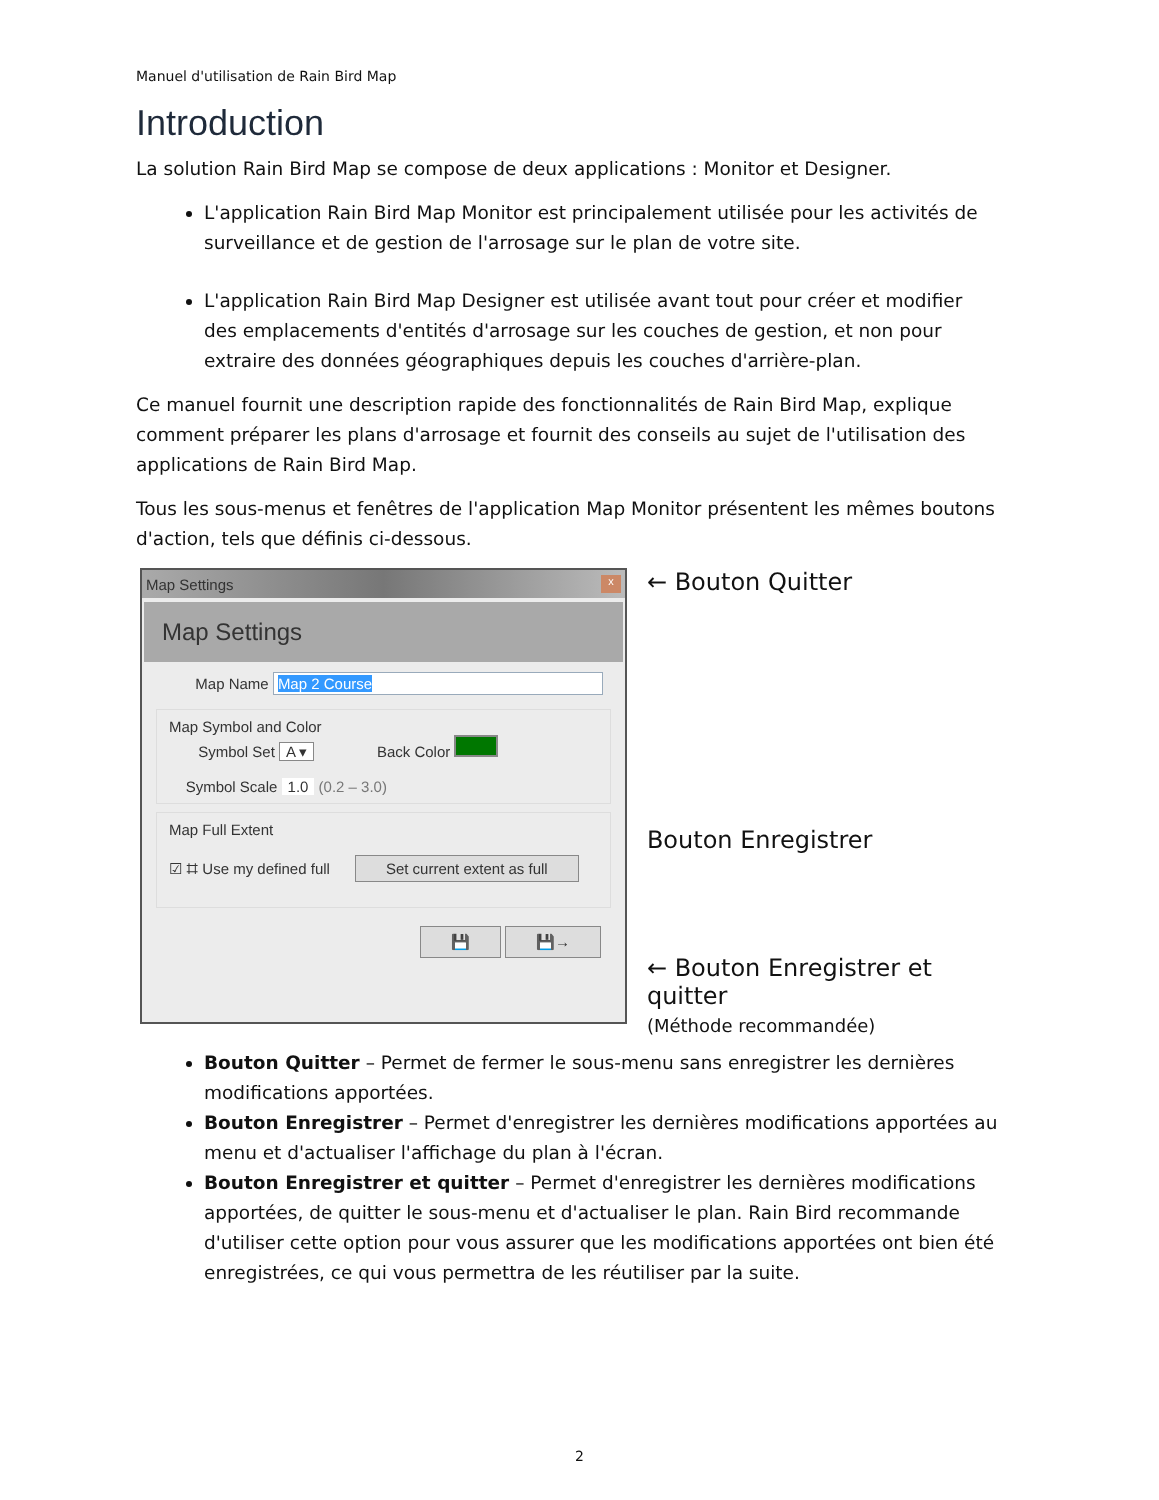Manuel d'utilisation de Rain Bird Map
Introduction
La solution Rain Bird Map se compose de deux applications : Monitor et Designer.
L'application Rain Bird Map Monitor est principalement utilisée pour les activités de surveillance et de gestion de l'arrosage sur le plan de votre site.
L'application Rain Bird Map Designer est utilisée avant tout pour créer et modifier des emplacements d'entités d'arrosage sur les couches de gestion, et non pour extraire des données géographiques depuis les couches d'arrière-plan.
Ce manuel fournit une description rapide des fonctionnalités de Rain Bird Map, explique comment préparer les plans d'arrosage et fournit des conseils au sujet de l'utilisation des applications de Rain Bird Map.
Tous les sous-menus et fenêtres de l'application Map Monitor présentent les mêmes boutons d'action, tels que définis ci-dessous.
Map Settings x
Map Settings
Map Name Map 2 Course
Map Symbol and Color
Symbol Set A ▾ Back Color
Symbol Scale 1.0 (0.2 – 3.0)
Map Full Extent
☑ ⌗ Use my defined full Set current extent as full
💾 💾→
← Bouton Quitter
Bouton Enregistrer
← Bouton Enregistrer et quitter
(Méthode recommandée)
Bouton Quitter – Permet de fermer le sous-menu sans enregistrer les dernières modifications apportées.
Bouton Enregistrer – Permet d'enregistrer les dernières modifications apportées au menu et d'actualiser l'affichage du plan à l'écran.
Bouton Enregistrer et quitter – Permet d'enregistrer les dernières modifications apportées, de quitter le sous-menu et d'actualiser le plan. Rain Bird recommande d'utiliser cette option pour vous assurer que les modifications apportées ont bien été enregistrées, ce qui vous permettra de les réutiliser par la suite.
2